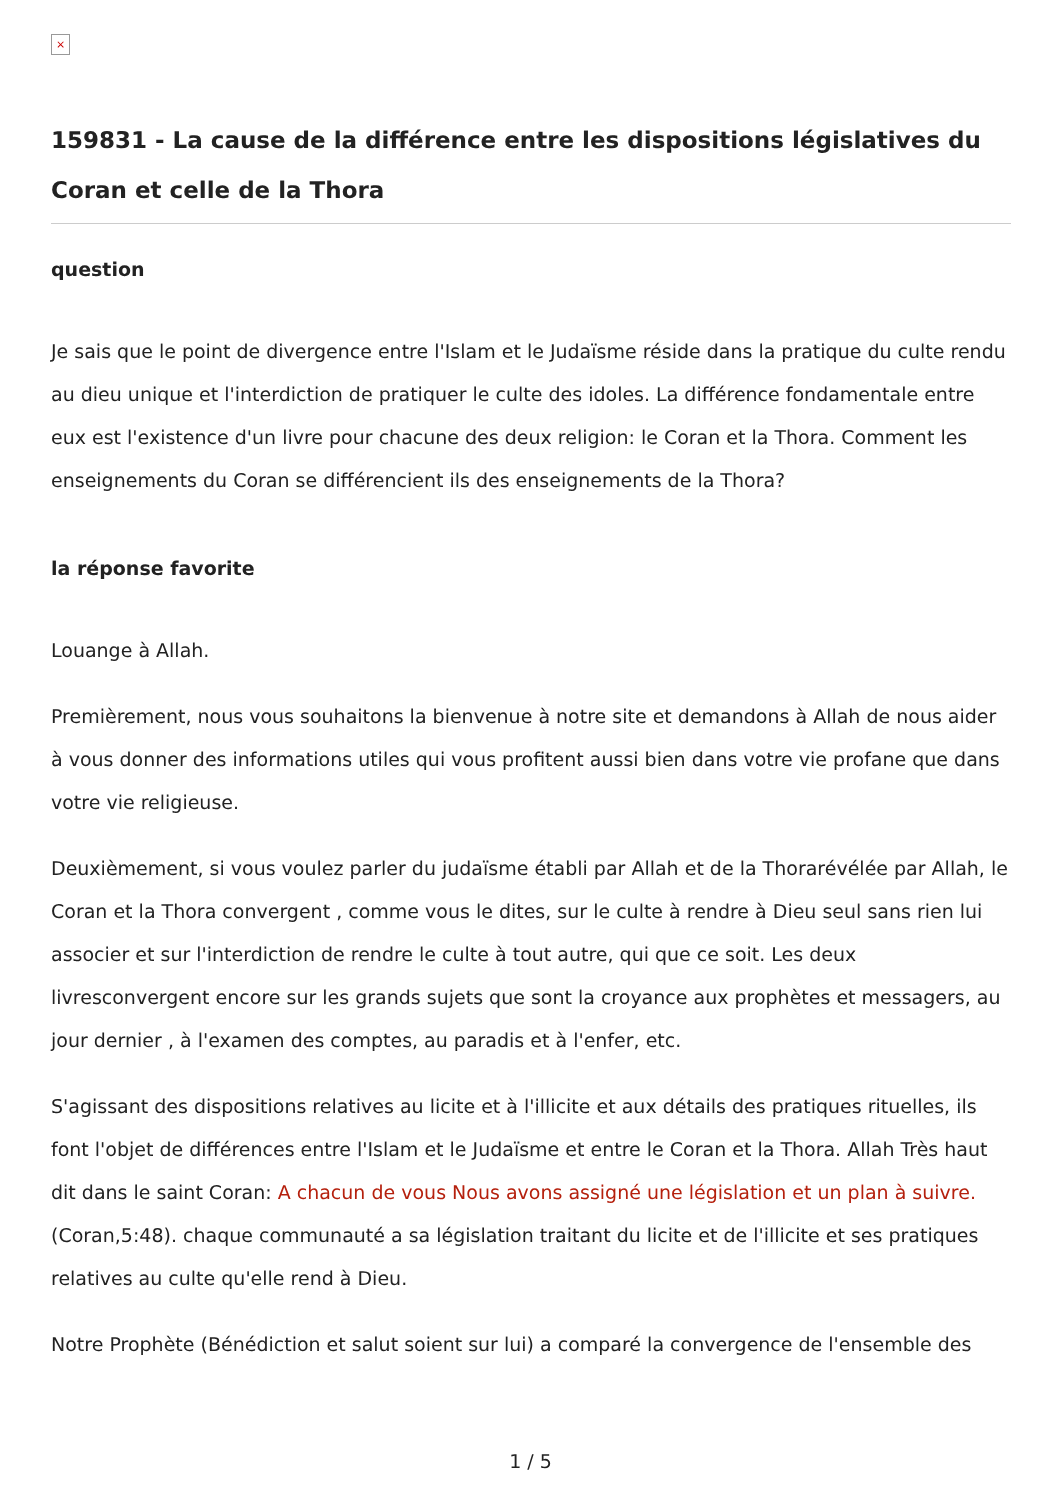×
159831 - La cause de la différence entre les dispositions législatives du Coran et celle de la Thora
question
Je sais que le point de divergence entre l'Islam et le Judaïsme réside dans la pratique du culte rendu au dieu unique et l'interdiction de pratiquer le culte des idoles. La différence fondamentale entre eux est l'existence d'un livre pour chacune des deux religion: le Coran et la Thora. Comment les enseignements du Coran se différencient ils des enseignements de la Thora?
la réponse favorite
Louange à Allah.
Premièrement, nous vous souhaitons la bienvenue à notre site et demandons à Allah de nous aider à vous donner des informations utiles qui vous profitent aussi bien dans votre vie profane que dans votre vie religieuse.
Deuxièmement, si vous voulez parler du judaïsme établi par Allah et de la Thorarévélée par Allah, le Coran et la Thora convergent , comme vous le dites, sur le culte à rendre à Dieu seul sans rien lui associer et sur l'interdiction de rendre le culte à tout autre, qui que ce soit. Les deux livresconvergent encore sur les grands sujets que sont la croyance aux prophètes et messagers, au jour dernier , à l'examen des comptes, au paradis et à l'enfer, etc.
S'agissant des dispositions relatives au licite et à l'illicite et aux détails des pratiques rituelles, ils font l'objet de différences entre l'Islam et le Judaïsme et entre le Coran et la Thora. Allah Très haut dit dans le saint Coran: A chacun de vous Nous avons assigné une législation et un plan à suivre. (Coran,5:48). chaque communauté a sa législation traitant du licite et de l'illicite et ses pratiques relatives au culte qu'elle rend à Dieu.
Notre Prophète (Bénédiction et salut soient sur lui) a comparé la convergence de l'ensemble des
1 / 5